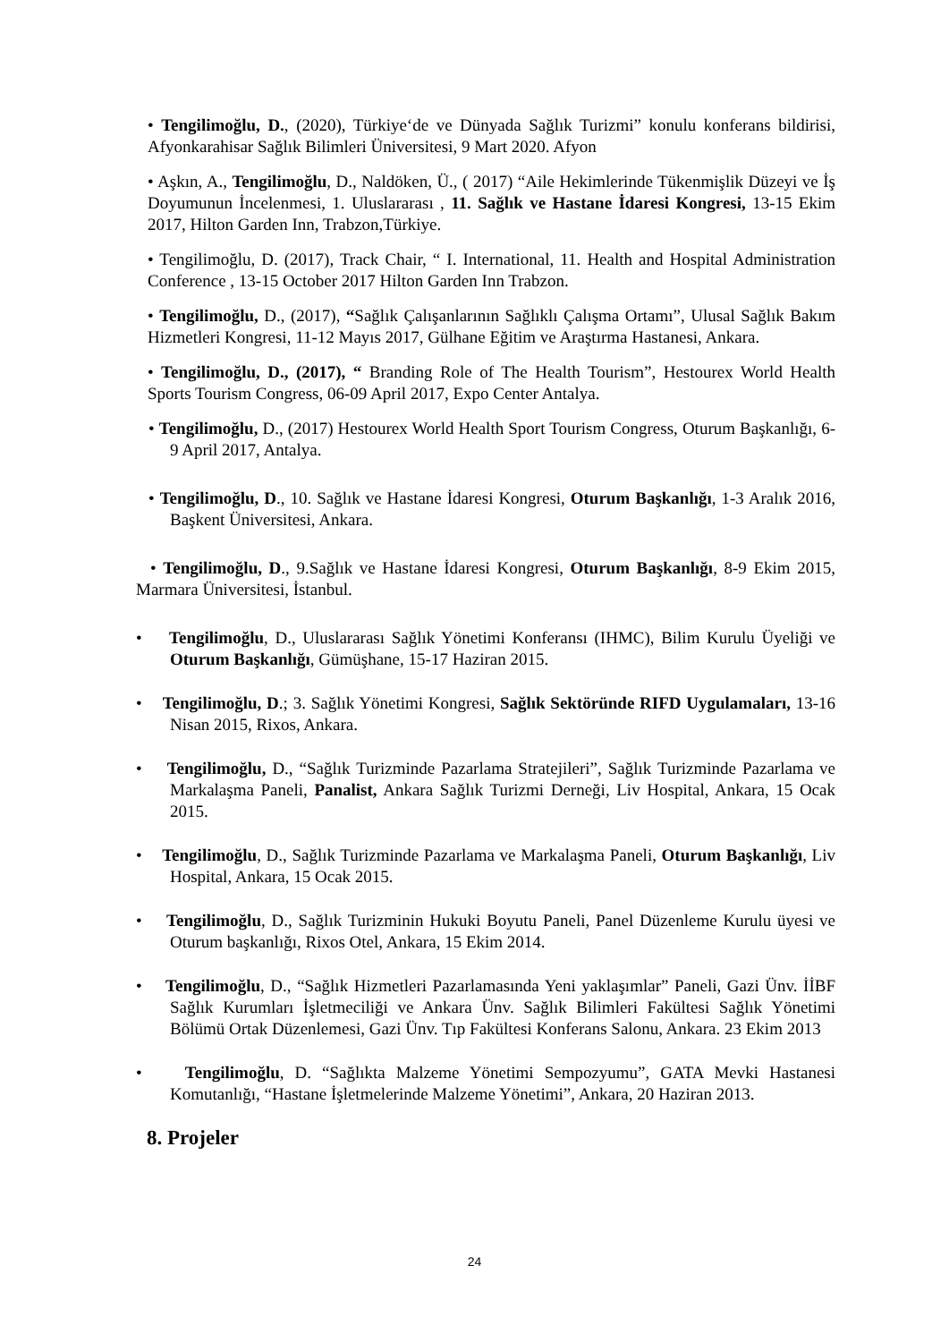• Tengilimoğlu, D., (2020), Türkiye‘de ve Dünyada Sağlık Turizmi” konulu konferans bildirisi, Afyonkarahisar Sağlık Bilimleri Üniversitesi, 9 Mart 2020. Afyon
• Aşkın, A., Tengilimoğlu, D., Naldöken, Ü., ( 2017) “Aile Hekimlerinde Tükenmişlik Düzeyi ve İş Doyumunun İncelenmesi, 1. Uluslararası , 11. Sağlık ve Hastane İdaresi Kongresi, 13-15 Ekim 2017, Hilton Garden Inn, Trabzon,Türkiye.
• Tengilimoğlu, D. (2017), Track Chair, “ I. International, 11. Health and Hospital Administration Conference , 13-15 October 2017 Hilton Garden Inn Trabzon.
• Tengilimoğlu, D., (2017), “Sağlık Çalışanlarının Sağlıklı Çalışma Ortamı”, Ulusal Sağlık Bakım Hizmetleri Kongresi, 11-12 Mayıs 2017, Gülhane Eğitim ve Araştırma Hastanesi, Ankara.
• Tengilimoğlu, D., (2017), “ Branding Role of The Health Tourism”, Hestourex World Health Sports Tourism Congress, 06-09 April 2017, Expo Center Antalya.
• Tengilimoğlu, D., (2017) Hestourex World Health Sport Tourism Congress, Oturum Başkanlığı, 6-9 April 2017, Antalya.
• Tengilimoğlu, D., 10. Sağlık ve Hastane İdaresi Kongresi, Oturum Başkanlığı, 1-3 Aralık 2016, Başkent Üniversitesi, Ankara.
• Tengilimoğlu, D., 9.Sağlık ve Hastane İdaresi Kongresi, Oturum Başkanlığı, 8-9 Ekim 2015, Marmara Üniversitesi, İstanbul.
• Tengilimoğlu, D., Uluslararası Sağlık Yönetimi Konferansı (IHMC), Bilim Kurulu Üyeliği ve Oturum Başkanlığı, Gümüşhane, 15-17 Haziran 2015.
• Tengilimoğlu, D.; 3. Sağlık Yönetimi Kongresi, Sağlık Sektöründe RIFD Uygulamaları, 13-16 Nisan 2015, Rixos, Ankara.
• Tengilimoğlu, D., “Sağlık Turizminde Pazarlama Stratejileri”, Sağlık Turizminde Pazarlama ve Markalaşma Paneli, Panalist, Ankara Sağlık Turizmi Derneği, Liv Hospital, Ankara, 15 Ocak 2015.
• Tengilimoğlu, D., Sağlık Turizminde Pazarlama ve Markalaşma Paneli, Oturum Başkanlığı, Liv Hospital, Ankara, 15 Ocak 2015.
• Tengilimoğlu, D., Sağlık Turizminin Hukuki Boyutu Paneli, Panel Düzenleme Kurulu üyesi ve Oturum başkanlığı, Rixos Otel, Ankara, 15 Ekim 2014.
• Tengilimoğlu, D., “Sağlık Hizmetleri Pazarlamasında Yeni yaklaşımlar” Paneli, Gazi Ünv. İİBF Sağlık Kurumları İşletmeciliği ve Ankara Ünv. Sağlık Bilimleri Fakültesi Sağlık Yönetimi Bölümü Ortak Düzenlemesi, Gazi Ünv. Tıp Fakültesi Konferans Salonu, Ankara. 23 Ekim 2013
• Tengilimoğlu, D. “Sağlıkta Malzeme Yönetimi Sempozyumu”, GATA Mevki Hastanesi Komutanlığı, “Hastane İşletmelerinde Malzeme Yönetimi”, Ankara, 20 Haziran 2013.
8. Projeler
24